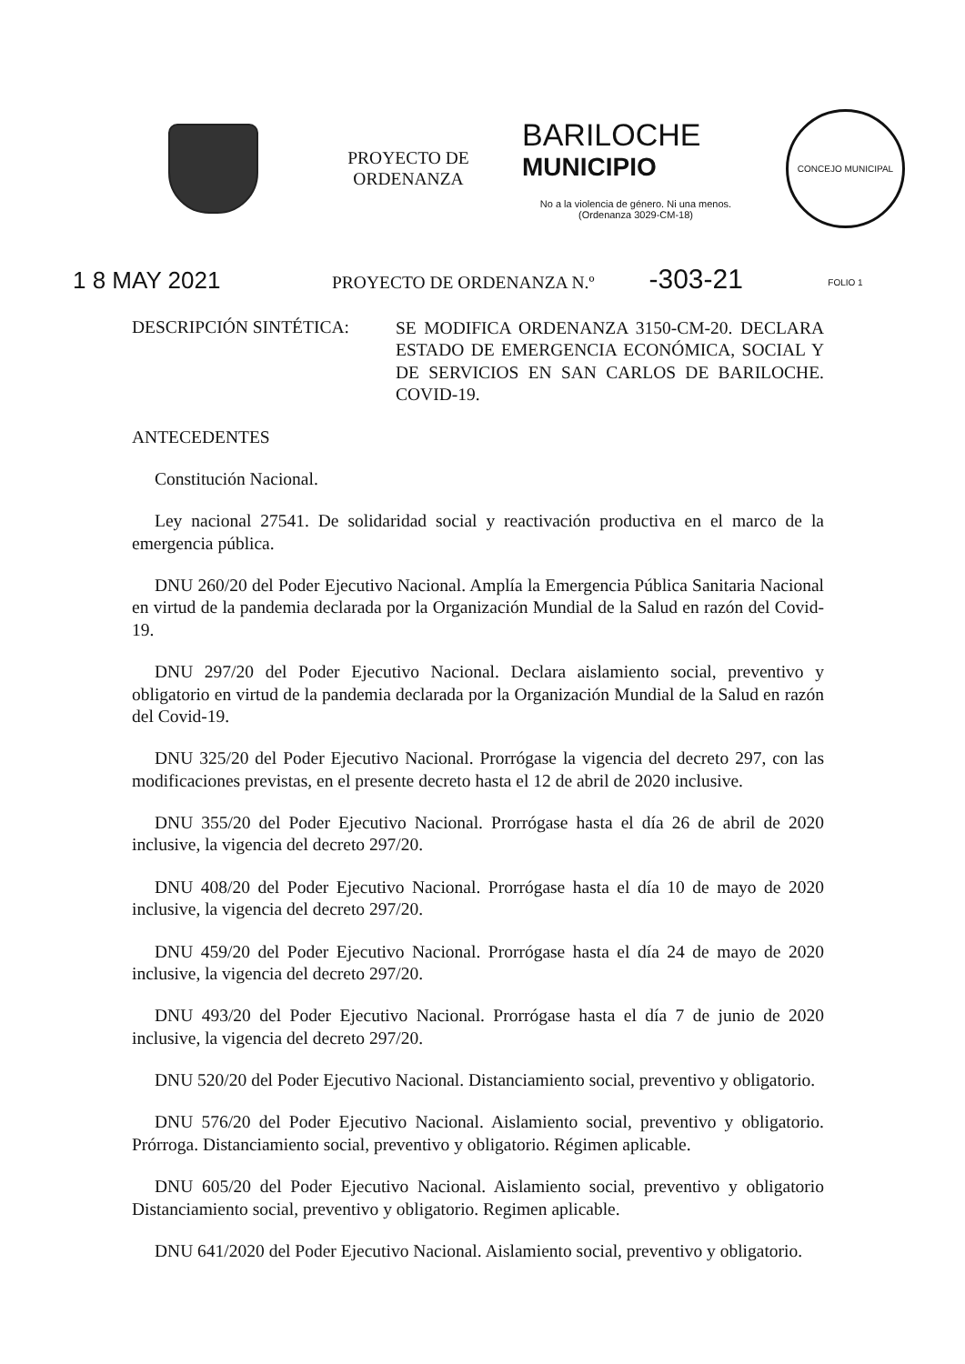PROYECTO DE
ORDENANZA
BARILOCHE
MUNICIPIO
No a la violencia de género. Ni una menos.
(Ordenanza 3029-CM-18)
CONCEJO MUNICIPAL FOLIO 1
1 8 MAY 2021
PROYECTO DE ORDENANZA N.º
-303-21
DESCRIPCIÓN SINTÉTICA:
SE MODIFICA ORDENANZA 3150-CM-20. DECLARA ESTADO DE EMERGENCIA ECONÓMICA, SOCIAL Y DE SERVICIOS EN SAN CARLOS DE BARILOCHE. COVID-19.
ANTECEDENTES
Constitución Nacional.
Ley nacional 27541. De solidaridad social y reactivación productiva en el marco de la emergencia pública.
DNU 260/20 del Poder Ejecutivo Nacional. Amplía la Emergencia Pública Sanitaria Nacional en virtud de la pandemia declarada por la Organización Mundial de la Salud en razón del Covid-19.
DNU 297/20 del Poder Ejecutivo Nacional. Declara aislamiento social, preventivo y obligatorio en virtud de la pandemia declarada por la Organización Mundial de la Salud en razón del Covid-19.
DNU 325/20 del Poder Ejecutivo Nacional. Prorrógase la vigencia del decreto 297, con las modificaciones previstas, en el presente decreto hasta el 12 de abril de 2020 inclusive.
DNU 355/20 del Poder Ejecutivo Nacional. Prorrógase hasta el día 26 de abril de 2020 inclusive, la vigencia del decreto 297/20.
DNU 408/20 del Poder Ejecutivo Nacional. Prorrógase hasta el día 10 de mayo de 2020 inclusive, la vigencia del decreto 297/20.
DNU 459/20 del Poder Ejecutivo Nacional. Prorrógase hasta el día 24 de mayo de 2020 inclusive, la vigencia del decreto 297/20.
DNU 493/20 del Poder Ejecutivo Nacional. Prorrógase hasta el día 7 de junio de 2020 inclusive, la vigencia del decreto 297/20.
DNU 520/20 del Poder Ejecutivo Nacional. Distanciamiento social, preventivo y obligatorio.
DNU 576/20 del Poder Ejecutivo Nacional. Aislamiento social, preventivo y obligatorio. Prórroga. Distanciamiento social, preventivo y obligatorio. Régimen aplicable.
DNU 605/20 del Poder Ejecutivo Nacional. Aislamiento social, preventivo y obligatorio Distanciamiento social, preventivo y obligatorio. Regimen aplicable.
DNU 641/2020 del Poder Ejecutivo Nacional. Aislamiento social, preventivo y obligatorio.